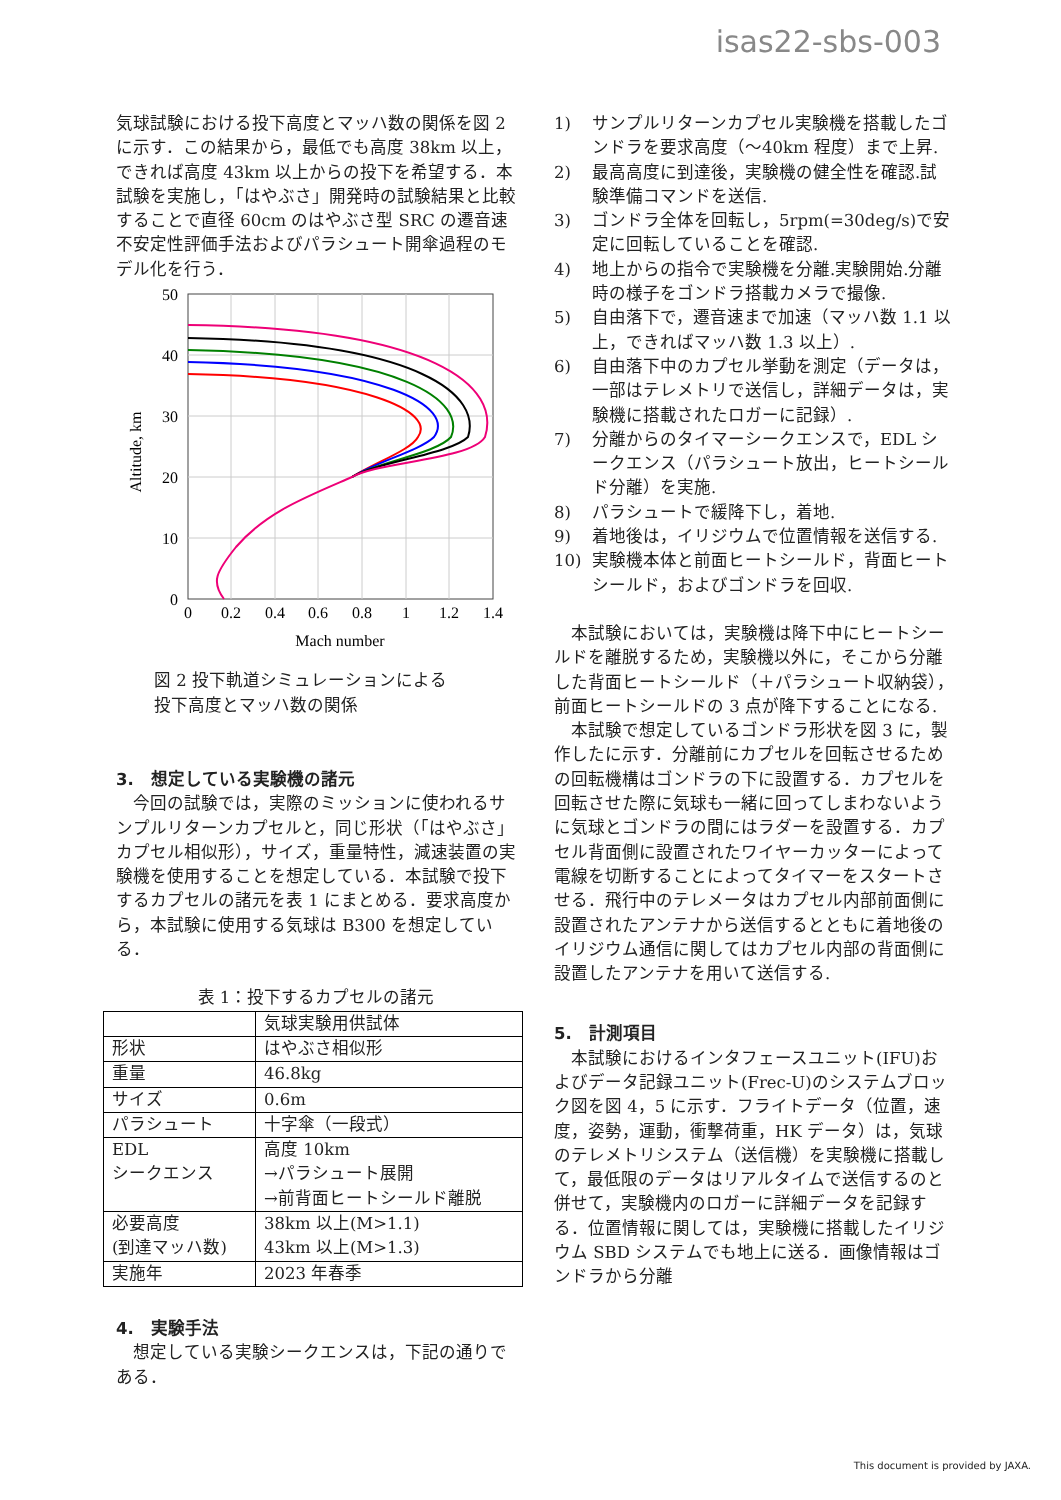isas22-sbs-003
気球試験における投下高度とマッハ数の関係を図 2 に示す．この結果から，最低でも高度 38km 以上，できれば高度 43km 以上からの投下を希望する．本試験を実施し，「はやぶさ」開発時の試験結果と比較することで直径 60cm のはやぶさ型 SRC の遷音速不安定性評価手法およびパラシュート開傘過程のモデル化を行う．
50
40
30
20
10
0
0
0.2
0.4
0.6
0.8
1
1.2
1.4
Mach number
Altitude, km
図 2 投下軌道シミュレーションによる
投下高度とマッハ数の関係
3.　想定している実験機の諸元
　今回の試験では，実際のミッションに使われるサンプルリターンカプセルと，同じ形状（「はやぶさ」カプセル相似形），サイズ，重量特性，減速装置の実験機を使用することを想定している．本試験で投下するカプセルの諸元を表 1 にまとめる．要求高度から，本試験に使用する気球は B300 を想定している．
表 1：投下するカプセルの諸元
| | 気球実験用供試体 |
| 形状 | はやぶさ相似形 |
| 重量 | 46.8kg |
| サイズ | 0.6m |
| パラシュート | 十字傘（一段式） |
| EDL シークエンス | 高度 10km →パラシュート展開 →前背面ヒートシールド離脱 |
| 必要高度 (到達マッハ数) | 38km 以上(M>1.1) 43km 以上(M>1.3) |
| 実施年 | 2023 年春季 |
4.　実験手法
　想定している実験シークエンスは，下記の通りである．
1) サンプルリターンカプセル実験機を搭載したゴンドラを要求高度（～40km 程度）まで上昇.
2) 最高高度に到達後，実験機の健全性を確認.試験準備コマンドを送信.
3) ゴンドラ全体を回転し，5rpm(=30deg/s)で安定に回転していることを確認.
4) 地上からの指令で実験機を分離.実験開始.分離時の様子をゴンドラ搭載カメラで撮像.
5) 自由落下で，遷音速まで加速（マッハ数 1.1 以上，できればマッハ数 1.3 以上）.
6) 自由落下中のカプセル挙動を測定（データは，一部はテレメトリで送信し，詳細データは，実験機に搭載されたロガーに記録）.
7) 分離からのタイマーシークエンスで，EDL シークエンス（パラシュート放出，ヒートシールド分離）を実施.
8) パラシュートで緩降下し，着地.
9) 着地後は，イリジウムで位置情報を送信する.
10) 実験機本体と前面ヒートシールド，背面ヒートシールド，およびゴンドラを回収.
　本試験においては，実験機は降下中にヒートシールドを離脱するため，実験機以外に，そこから分離した背面ヒートシールド（＋パラシュート収納袋），前面ヒートシールドの 3 点が降下することになる.
　本試験で想定しているゴンドラ形状を図 3 に，製作したに示す．分離前にカプセルを回転させるための回転機構はゴンドラの下に設置する．カプセルを回転させた際に気球も一緒に回ってしまわないように気球とゴンドラの間にはラダーを設置する．カプセル背面側に設置されたワイヤーカッターによって電線を切断することによってタイマーをスタートさせる．飛行中のテレメータはカプセル内部前面側に設置されたアンテナから送信するとともに着地後のイリジウム通信に関してはカプセル内部の背面側に設置したアンテナを用いて送信する.
5.　計測項目
　本試験におけるインタフェースユニット(IFU)およびデータ記録ユニット(Frec-U)のシステムブロック図を図 4，5 に示す．フライトデータ（位置，速度，姿勢，運動，衝撃荷重，HK データ）は，気球のテレメトリシステム（送信機）を実験機に搭載して，最低限のデータはリアルタイムで送信するのと併せて，実験機内のロガーに詳細データを記録する．位置情報に関しては，実験機に搭載したイリジウム SBD システムでも地上に送る．画像情報はゴンドラから分離
This document is provided by JAXA.